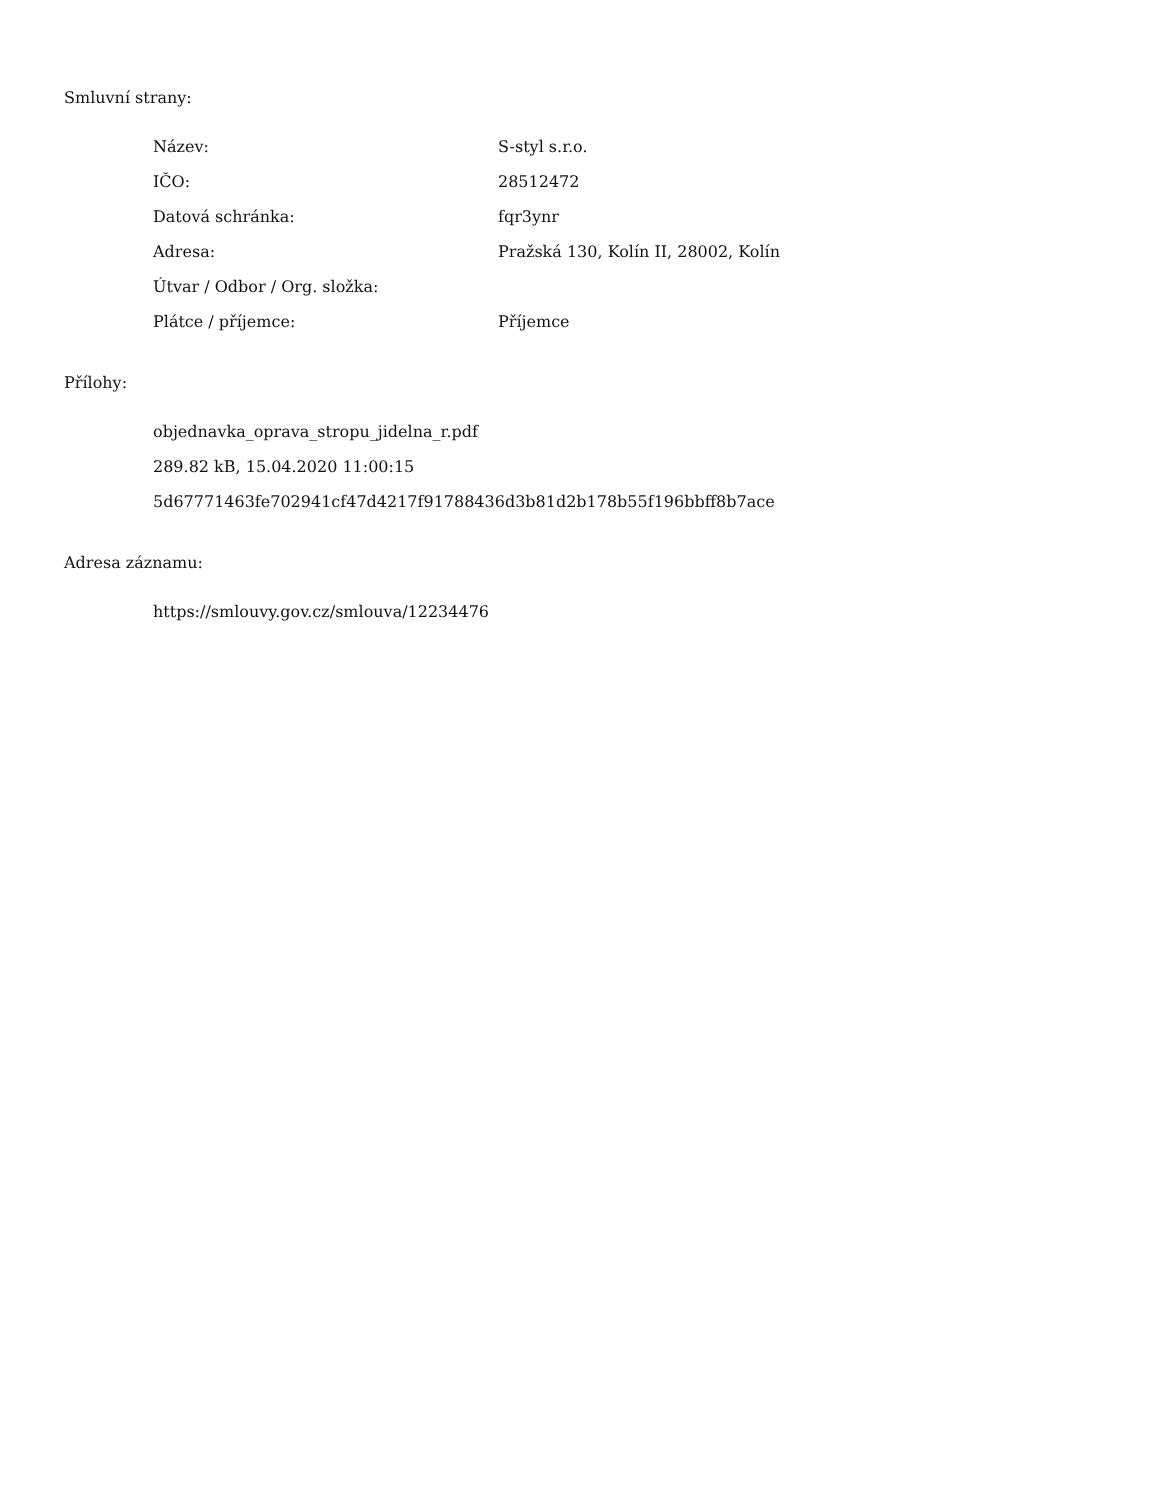Smluvní strany:
| Název: | S-styl s.r.o. |
| IČO: | 28512472 |
| Datová schránka: | fqr3ynr |
| Adresa: | Pražská 130, Kolín II, 28002, Kolín |
| Útvar / Odbor / Org. složka: | |
| Plátce / příjemce: | Příjemce |
Přílohy:
objednavka_oprava_stropu_jidelna_r.pdf
289.82 kB, 15.04.2020 11:00:15
5d67771463fe702941cf47d4217f91788436d3b81d2b178b55f196bbff8b7ace
Adresa záznamu:
https://smlouvy.gov.cz/smlouva/12234476